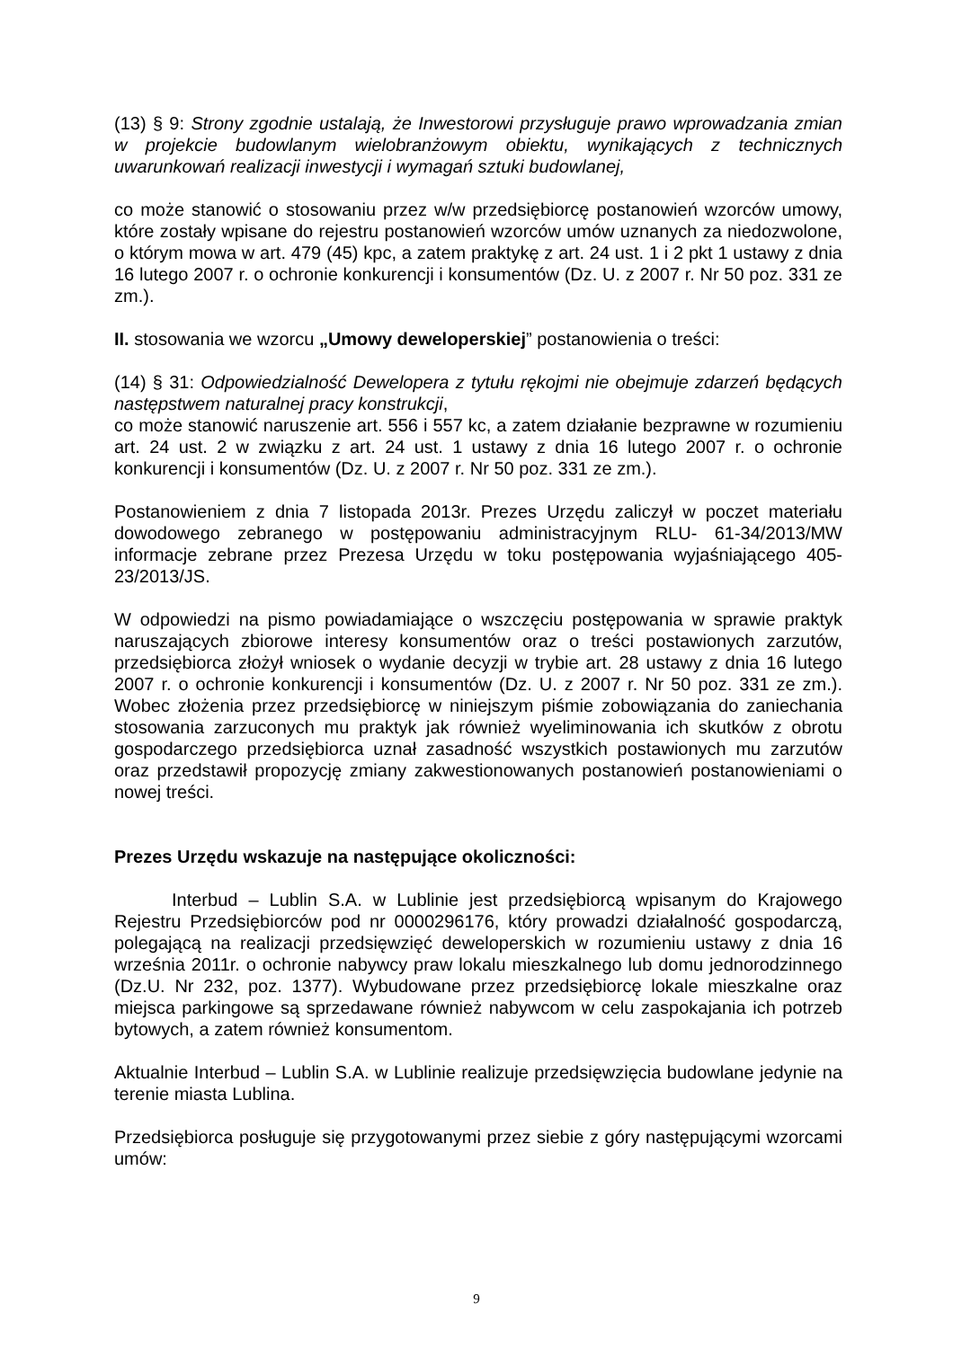(13) § 9: Strony zgodnie ustalają, że Inwestorowi przysługuje prawo wprowadzania zmian w projekcie budowlanym wielobranżowym obiektu, wynikających z technicznych uwarunkowań realizacji inwestycji i wymagań sztuki budowlanej,
co może stanowić o stosowaniu przez w/w przedsiębiorcę postanowień wzorców umowy, które zostały wpisane do rejestru postanowień wzorców umów uznanych za niedozwolone, o którym mowa w art. 479 (45) kpc, a zatem praktykę z art. 24 ust. 1 i 2 pkt 1 ustawy z dnia 16 lutego 2007 r. o ochronie konkurencji i konsumentów (Dz. U. z 2007 r. Nr 50 poz. 331 ze zm.).
II. stosowania we wzorcu „Umowy deweloperskiej” postanowienia o treści:
(14) § 31: Odpowiedzialność Dewelopera z tytułu rękojmi nie obejmuje zdarzeń będących następstwem naturalnej pracy konstrukcji,
co może stanowić naruszenie art. 556 i 557 kc, a zatem działanie bezprawne w rozumieniu art. 24 ust. 2 w związku z art. 24 ust. 1 ustawy z dnia 16 lutego 2007 r. o ochronie konkurencji i konsumentów (Dz. U. z 2007 r. Nr 50 poz. 331 ze zm.).
Postanowieniem z dnia 7 listopada 2013r. Prezes Urzędu zaliczył w poczet materiału dowodowego zebranego w postępowaniu administracyjnym RLU- 61-34/2013/MW informacje zebrane przez Prezesa Urzędu w toku postępowania wyjaśniającego 405-23/2013/JS.
W odpowiedzi na pismo powiadamiające o wszczęciu postępowania w sprawie praktyk naruszających zbiorowe interesy konsumentów oraz o treści postawionych zarzutów, przedsiębiorca złożył wniosek o wydanie decyzji w trybie art. 28 ustawy z dnia 16 lutego 2007 r. o ochronie konkurencji i konsumentów (Dz. U. z 2007 r. Nr 50 poz. 331 ze zm.). Wobec złożenia przez przedsiębiorcę w niniejszym piśmie zobowiązania do zaniechania stosowania zarzuconych mu praktyk jak również wyeliminowania ich skutków z obrotu gospodarczego przedsiębiorca uznał zasadność wszystkich postawionych mu zarzutów oraz przedstawił propozycję zmiany zakwestionowanych postanowień postanowieniami o nowej treści.
Prezes Urzędu wskazuje na następujące okoliczności:
Interbud – Lublin S.A. w Lublinie jest przedsiębiorcą wpisanym do Krajowego Rejestru Przedsiębiorców pod nr 0000296176, który prowadzi działalność gospodarczą, polegającą na realizacji przedsięwzięć deweloperskich w rozumieniu ustawy z dnia 16 września 2011r. o ochronie nabywcy praw lokalu mieszkalnego lub domu jednorodzinnego (Dz.U. Nr 232, poz. 1377). Wybudowane przez przedsiębiorcę lokale mieszkalne oraz miejsca parkingowe są sprzedawane również nabywcom w celu zaspokajania ich potrzeb bytowych, a zatem również konsumentom.
Aktualnie Interbud – Lublin S.A. w Lublinie realizuje przedsięwzięcia budowlane jedynie na terenie miasta Lublina.
Przedsiębiorca posługuje się przygotowanymi przez siebie z góry następującymi wzorcami umów:
9